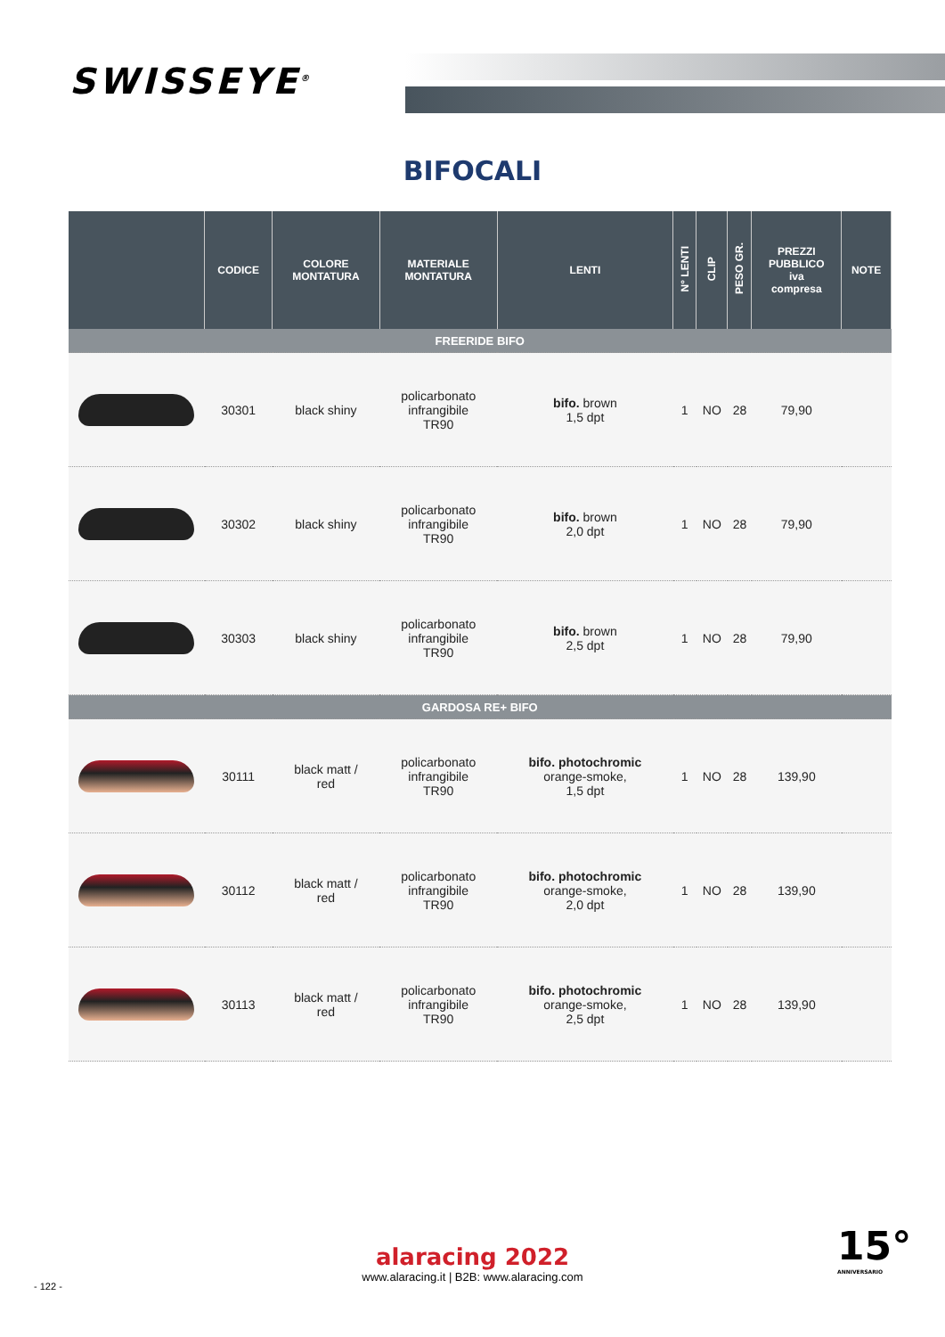SWISSEYE<sup>®</sup>
BIFOCALI
| | CODICE | COLORE MONTATURA | MATERIALE MONTATURA | LENTI | N° LENTI | CLIP | PESO GR. | PREZZI PUBBLICO iva compresa | NOTE |
| --- | --- | --- | --- | --- | --- | --- | --- | --- | --- |
| FREERIDE BIFO | | | | | | | | | |
| | 30301 | black shiny | policarbonato infrangibile TR90 | bifo. brown 1,5 dpt | 1 | NO | 28 | 79,90 | |
| | 30302 | black shiny | policarbonato infrangibile TR90 | bifo. brown 2,0 dpt | 1 | NO | 28 | 79,90 | |
| | 30303 | black shiny | policarbonato infrangibile TR90 | bifo. brown 2,5 dpt | 1 | NO | 28 | 79,90 | |
| GARDOSA RE+ BIFO | | | | | | | | | |
| | 30111 | black matt / red | policarbonato infrangibile TR90 | bifo. photochromic orange-smoke, 1,5 dpt | 1 | NO | 28 | 139,90 | |
| | 30112 | black matt / red | policarbonato infrangibile TR90 | bifo. photochromic orange-smoke, 2,0 dpt | 1 | NO | 28 | 139,90 | |
| | 30113 | black matt / red | policarbonato infrangibile TR90 | bifo. photochromic orange-smoke, 2,5 dpt | 1 | NO | 28 | 139,90 | |
alaracing 2022
www.alaracing.it | B2B: www.alaracing.com
- 122 -
15°
ANNIVERSARIO